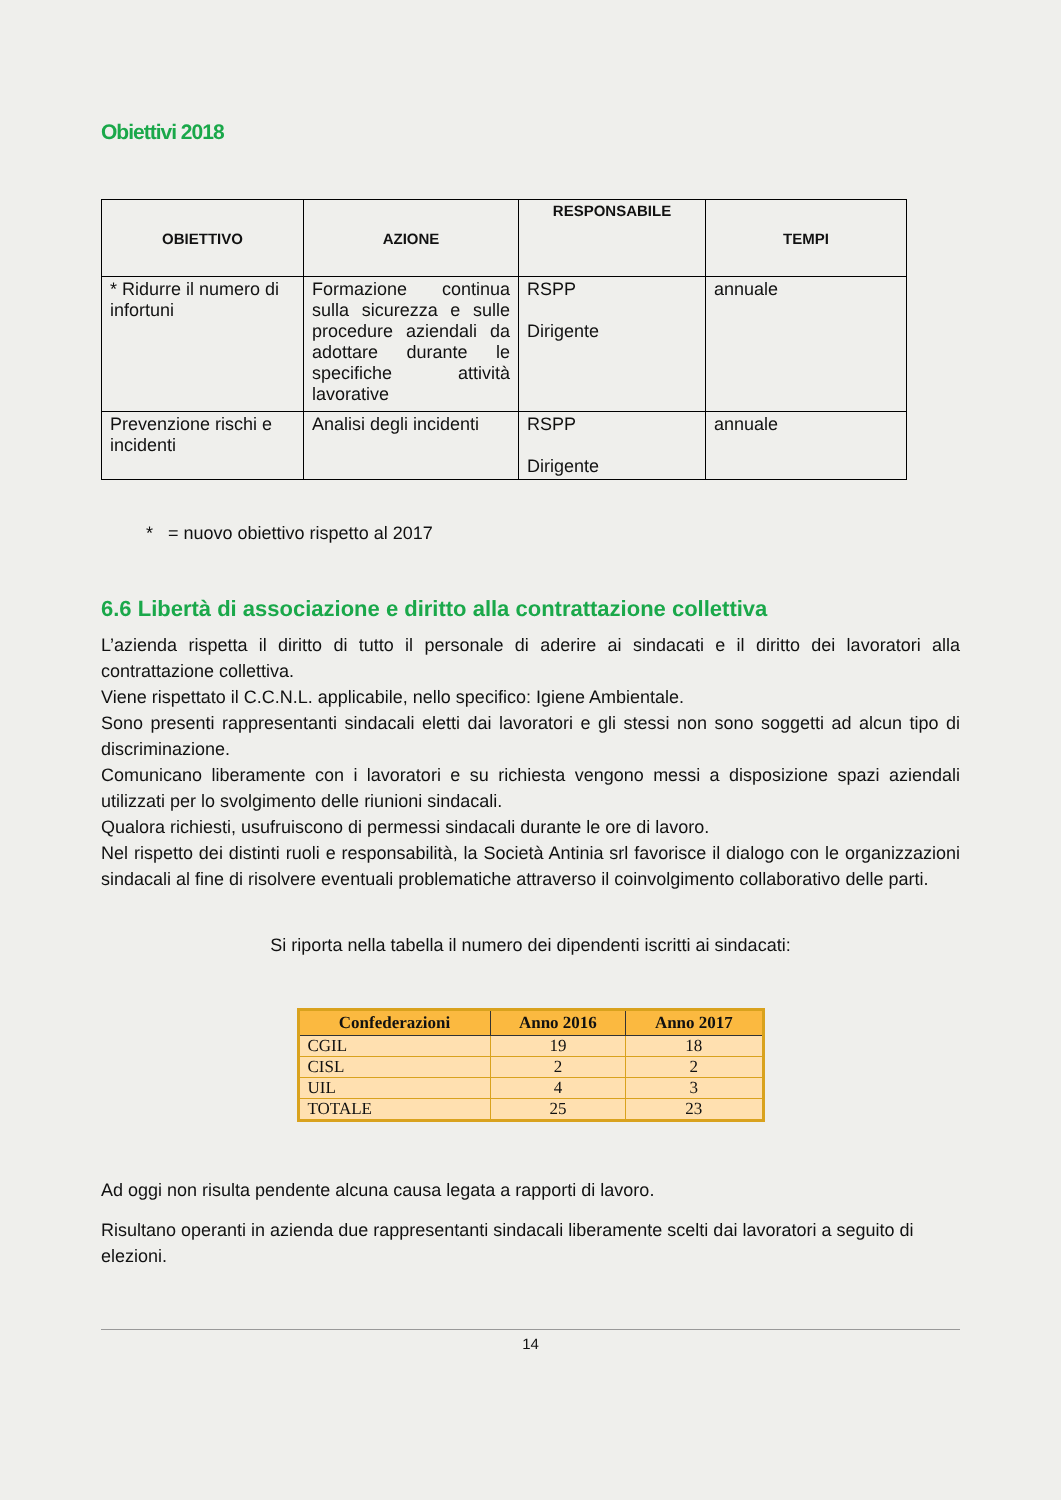Obiettivi 2018
| OBIETTIVO | AZIONE | RESPONSABILE | TEMPI |
| --- | --- | --- | --- |
| * Ridurre il numero di infortuni | Formazione continua sulla sicurezza e sulle procedure aziendali da adottare durante le specifiche attività lavorative | RSPP Dirigente | annuale |
| Prevenzione rischi e incidenti | Analisi degli incidenti | RSPP Dirigente | annuale |
* = nuovo obiettivo rispetto al 2017
6.6 Libertà di associazione e diritto alla contrattazione collettiva
L’azienda rispetta il diritto di tutto il personale di aderire ai sindacati e il diritto dei lavoratori alla contrattazione collettiva.
Viene rispettato il C.C.N.L. applicabile, nello specifico: Igiene Ambientale.
Sono presenti rappresentanti sindacali eletti dai lavoratori e gli stessi non sono soggetti ad alcun tipo di discriminazione.
Comunicano liberamente con i lavoratori e su richiesta vengono messi a disposizione spazi aziendali utilizzati per lo svolgimento delle riunioni sindacali.
Qualora richiesti, usufruiscono di permessi sindacali durante le ore di lavoro.
Nel rispetto dei distinti ruoli e responsabilità, la Società Antinia srl favorisce il dialogo con le organizzazioni sindacali al fine di risolvere eventuali problematiche attraverso il coinvolgimento collaborativo delle parti.
Si riporta nella tabella il numero dei dipendenti iscritti ai sindacati:
| Confederazioni | Anno 2016 | Anno 2017 |
| --- | --- | --- |
| CGIL | 19 | 18 |
| CISL | 2 | 2 |
| UIL | 4 | 3 |
| TOTALE | 25 | 23 |
Ad oggi non risulta pendente alcuna causa legata a rapporti di lavoro.
Risultano operanti in azienda due rappresentanti sindacali liberamente scelti dai lavoratori a seguito di elezioni.
14